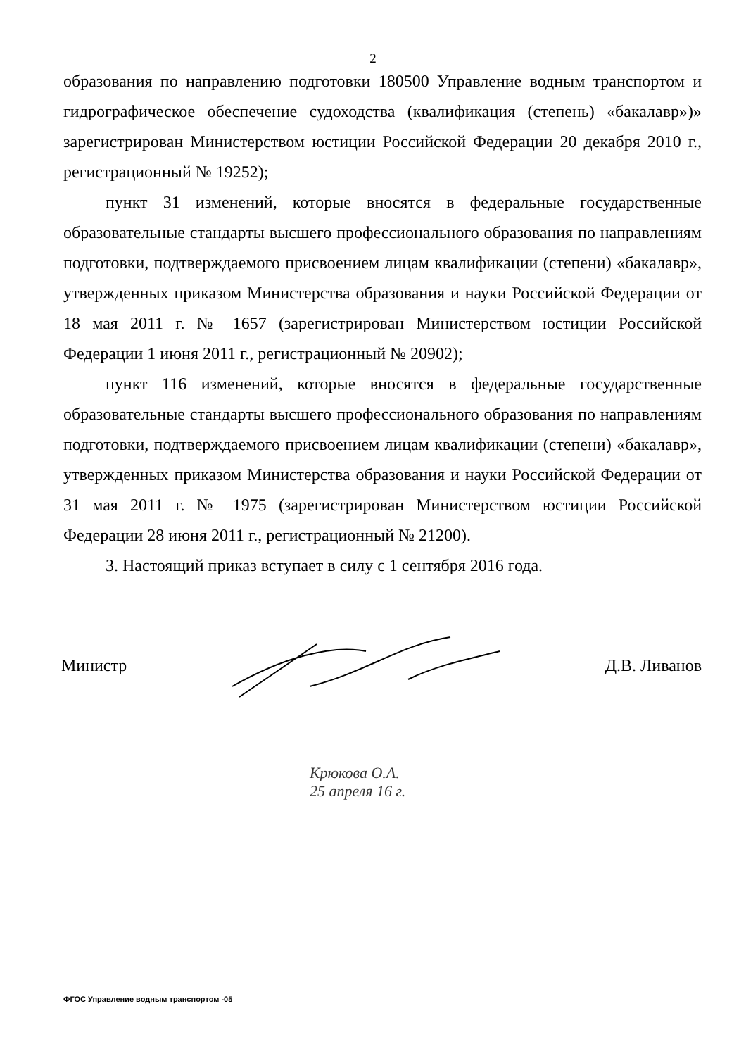2
образования по направлению подготовки 180500 Управление водным транспортом и гидрографическое обеспечение судоходства (квалификация (степень) «бакалавр»)» зарегистрирован Министерством юстиции Российской Федерации 20 декабря 2010 г., регистрационный № 19252);
пункт 31 изменений, которые вносятся в федеральные государственные образовательные стандарты высшего профессионального образования по направлениям подготовки, подтверждаемого присвоением лицам квалификации (степени) «бакалавр», утвержденных приказом Министерства образования и науки Российской Федерации от 18 мая 2011 г. № 1657 (зарегистрирован Министерством юстиции Российской Федерации 1 июня 2011 г., регистрационный № 20902);
пункт 116 изменений, которые вносятся в федеральные государственные образовательные стандарты высшего профессионального образования по направлениям подготовки, подтверждаемого присвоением лицам квалификации (степени) «бакалавр», утвержденных приказом Министерства образования и науки Российской Федерации от 31 мая 2011 г. № 1975 (зарегистрирован Министерством юстиции Российской Федерации 28 июня 2011 г., регистрационный № 21200).
3. Настоящий приказ вступает в силу с 1 сентября 2016 года.
Министр Д.В. Ливанов
Крюкова О.А.
25 апреля 16 г.
ФГОС Управление водным транспортом -05